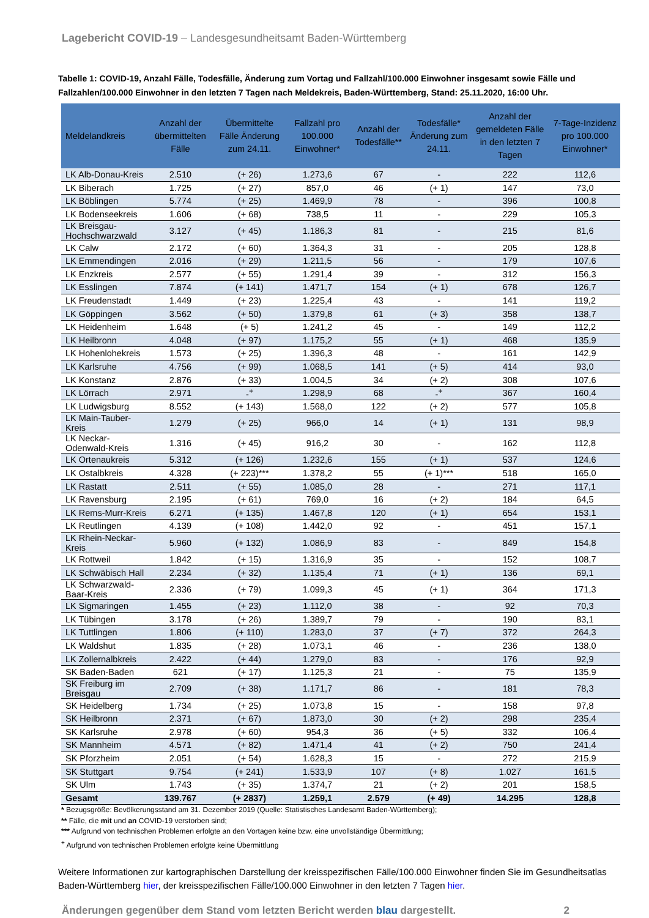Lagebericht COVID-19 – Landesgesundheitsamt Baden-Württemberg
Tabelle 1: COVID-19, Anzahl Fälle, Todesfälle, Änderung zum Vortag und Fallzahl/100.000 Einwohner insgesamt sowie Fälle und Fallzahlen/100.000 Einwohner in den letzten 7 Tagen nach Meldekreis, Baden-Württemberg, Stand: 25.11.2020, 16:00 Uhr.
| Meldelandkreis | Anzahl der übermittelten Fälle | Übermittelte Fälle Änderung zum 24.11. | Fallzahl pro 100.000 Einwohner* | Anzahl der Todesfälle** | Todesfälle* Änderung zum 24.11. | Anzahl der gemeldeten Fälle in den letzten 7 Tagen | 7-Tage-Inzidenz pro 100.000 Einwohner* |
| --- | --- | --- | --- | --- | --- | --- | --- |
| LK Alb-Donau-Kreis | 2.510 | (+ 26) | 1.273,6 | 67 | - | 222 | 112,6 |
| LK Biberach | 1.725 | (+ 27) | 857,0 | 46 | (+ 1) | 147 | 73,0 |
| LK Böblingen | 5.774 | (+ 25) | 1.469,9 | 78 | - | 396 | 100,8 |
| LK Bodenseekreis | 1.606 | (+ 68) | 738,5 | 11 | - | 229 | 105,3 |
| LK Breisgau-Hochschwarzwald | 3.127 | (+ 45) | 1.186,3 | 81 | - | 215 | 81,6 |
| LK Calw | 2.172 | (+ 60) | 1.364,3 | 31 | - | 205 | 128,8 |
| LK Emmendingen | 2.016 | (+ 29) | 1.211,5 | 56 | - | 179 | 107,6 |
| LK Enzkreis | 2.577 | (+ 55) | 1.291,4 | 39 | - | 312 | 156,3 |
| LK Esslingen | 7.874 | (+ 141) | 1.471,7 | 154 | (+ 1) | 678 | 126,7 |
| LK Freudenstadt | 1.449 | (+ 23) | 1.225,4 | 43 | - | 141 | 119,2 |
| LK Göppingen | 3.562 | (+ 50) | 1.379,8 | 61 | (+ 3) | 358 | 138,7 |
| LK Heidenheim | 1.648 | (+ 5) | 1.241,2 | 45 | - | 149 | 112,2 |
| LK Heilbronn | 4.048 | (+ 97) | 1.175,2 | 55 | (+ 1) | 468 | 135,9 |
| LK Hohenlohekreis | 1.573 | (+ 25) | 1.396,3 | 48 | - | 161 | 142,9 |
| LK Karlsruhe | 4.756 | (+ 99) | 1.068,5 | 141 | (+ 5) | 414 | 93,0 |
| LK Konstanz | 2.876 | (+ 33) | 1.004,5 | 34 | (+ 2) | 308 | 107,6 |
| LK Lörrach | 2.971 | -<sup>+</sup> | 1.298,9 | 68 | -<sup>+</sup> | 367 | 160,4 |
| LK Ludwigsburg | 8.552 | (+ 143) | 1.568,0 | 122 | (+ 2) | 577 | 105,8 |
| LK Main-Tauber-Kreis | 1.279 | (+ 25) | 966,0 | 14 | (+ 1) | 131 | 98,9 |
| LK Neckar-Odenwald-Kreis | 1.316 | (+ 45) | 916,2 | 30 | - | 162 | 112,8 |
| LK Ortenaukreis | 5.312 | (+ 126) | 1.232,6 | 155 | (+ 1) | 537 | 124,6 |
| LK Ostalbkreis | 4.328 | (+ 223)*** | 1.378,2 | 55 | (+ 1)*** | 518 | 165,0 |
| LK Rastatt | 2.511 | (+ 55) | 1.085,0 | 28 | - | 271 | 117,1 |
| LK Ravensburg | 2.195 | (+ 61) | 769,0 | 16 | (+ 2) | 184 | 64,5 |
| LK Rems-Murr-Kreis | 6.271 | (+ 135) | 1.467,8 | 120 | (+ 1) | 654 | 153,1 |
| LK Reutlingen | 4.139 | (+ 108) | 1.442,0 | 92 | - | 451 | 157,1 |
| LK Rhein-Neckar-Kreis | 5.960 | (+ 132) | 1.086,9 | 83 | - | 849 | 154,8 |
| LK Rottweil | 1.842 | (+ 15) | 1.316,9 | 35 | - | 152 | 108,7 |
| LK Schwäbisch Hall | 2.234 | (+ 32) | 1.135,4 | 71 | (+ 1) | 136 | 69,1 |
| LK Schwarzwald-Baar-Kreis | 2.336 | (+ 79) | 1.099,3 | 45 | (+ 1) | 364 | 171,3 |
| LK Sigmaringen | 1.455 | (+ 23) | 1.112,0 | 38 | - | 92 | 70,3 |
| LK Tübingen | 3.178 | (+ 26) | 1.389,7 | 79 | - | 190 | 83,1 |
| LK Tuttlingen | 1.806 | (+ 110) | 1.283,0 | 37 | (+ 7) | 372 | 264,3 |
| LK Waldshut | 1.835 | (+ 28) | 1.073,1 | 46 | - | 236 | 138,0 |
| LK Zollernalbkreis | 2.422 | (+ 44) | 1.279,0 | 83 | - | 176 | 92,9 |
| SK Baden-Baden | 621 | (+ 17) | 1.125,3 | 21 | - | 75 | 135,9 |
| SK Freiburg im Breisgau | 2.709 | (+ 38) | 1.171,7 | 86 | - | 181 | 78,3 |
| SK Heidelberg | 1.734 | (+ 25) | 1.073,8 | 15 | - | 158 | 97,8 |
| SK Heilbronn | 2.371 | (+ 67) | 1.873,0 | 30 | (+ 2) | 298 | 235,4 |
| SK Karlsruhe | 2.978 | (+ 60) | 954,3 | 36 | (+ 5) | 332 | 106,4 |
| SK Mannheim | 4.571 | (+ 82) | 1.471,4 | 41 | (+ 2) | 750 | 241,4 |
| SK Pforzheim | 2.051 | (+ 54) | 1.628,3 | 15 | - | 272 | 215,9 |
| SK Stuttgart | 9.754 | (+ 241) | 1.533,9 | 107 | (+ 8) | 1.027 | 161,5 |
| SK Ulm | 1.743 | (+ 35) | 1.374,7 | 21 | (+ 2) | 201 | 158,5 |
| Gesamt | 139.767 | (+ 2837) | 1.259,1 | 2.579 | (+ 49) | 14.295 | 128,8 |
* Bezugsgröße: Bevölkerungsstand am 31. Dezember 2019 (Quelle: Statistisches Landesamt Baden-Württemberg);
** Fälle, die mit und an COVID-19 verstorben sind;
*** Aufgrund von technischen Problemen erfolgte an den Vortagen keine bzw. eine unvollständige Übermittlung;
<sup>+</sup> Aufgrund von technischen Problemen erfolgte keine Übermittlung
Weitere Informationen zur kartographischen Darstellung der kreisspezifischen Fälle/100.000 Einwohner finden Sie im Gesundheitsatlas Baden-Württemberg hier, der kreisspezifischen Fälle/100.000 Einwohner in den letzten 7 Tagen hier.
Änderungen gegenüber dem Stand vom letzten Bericht werden blau dargestellt. 2